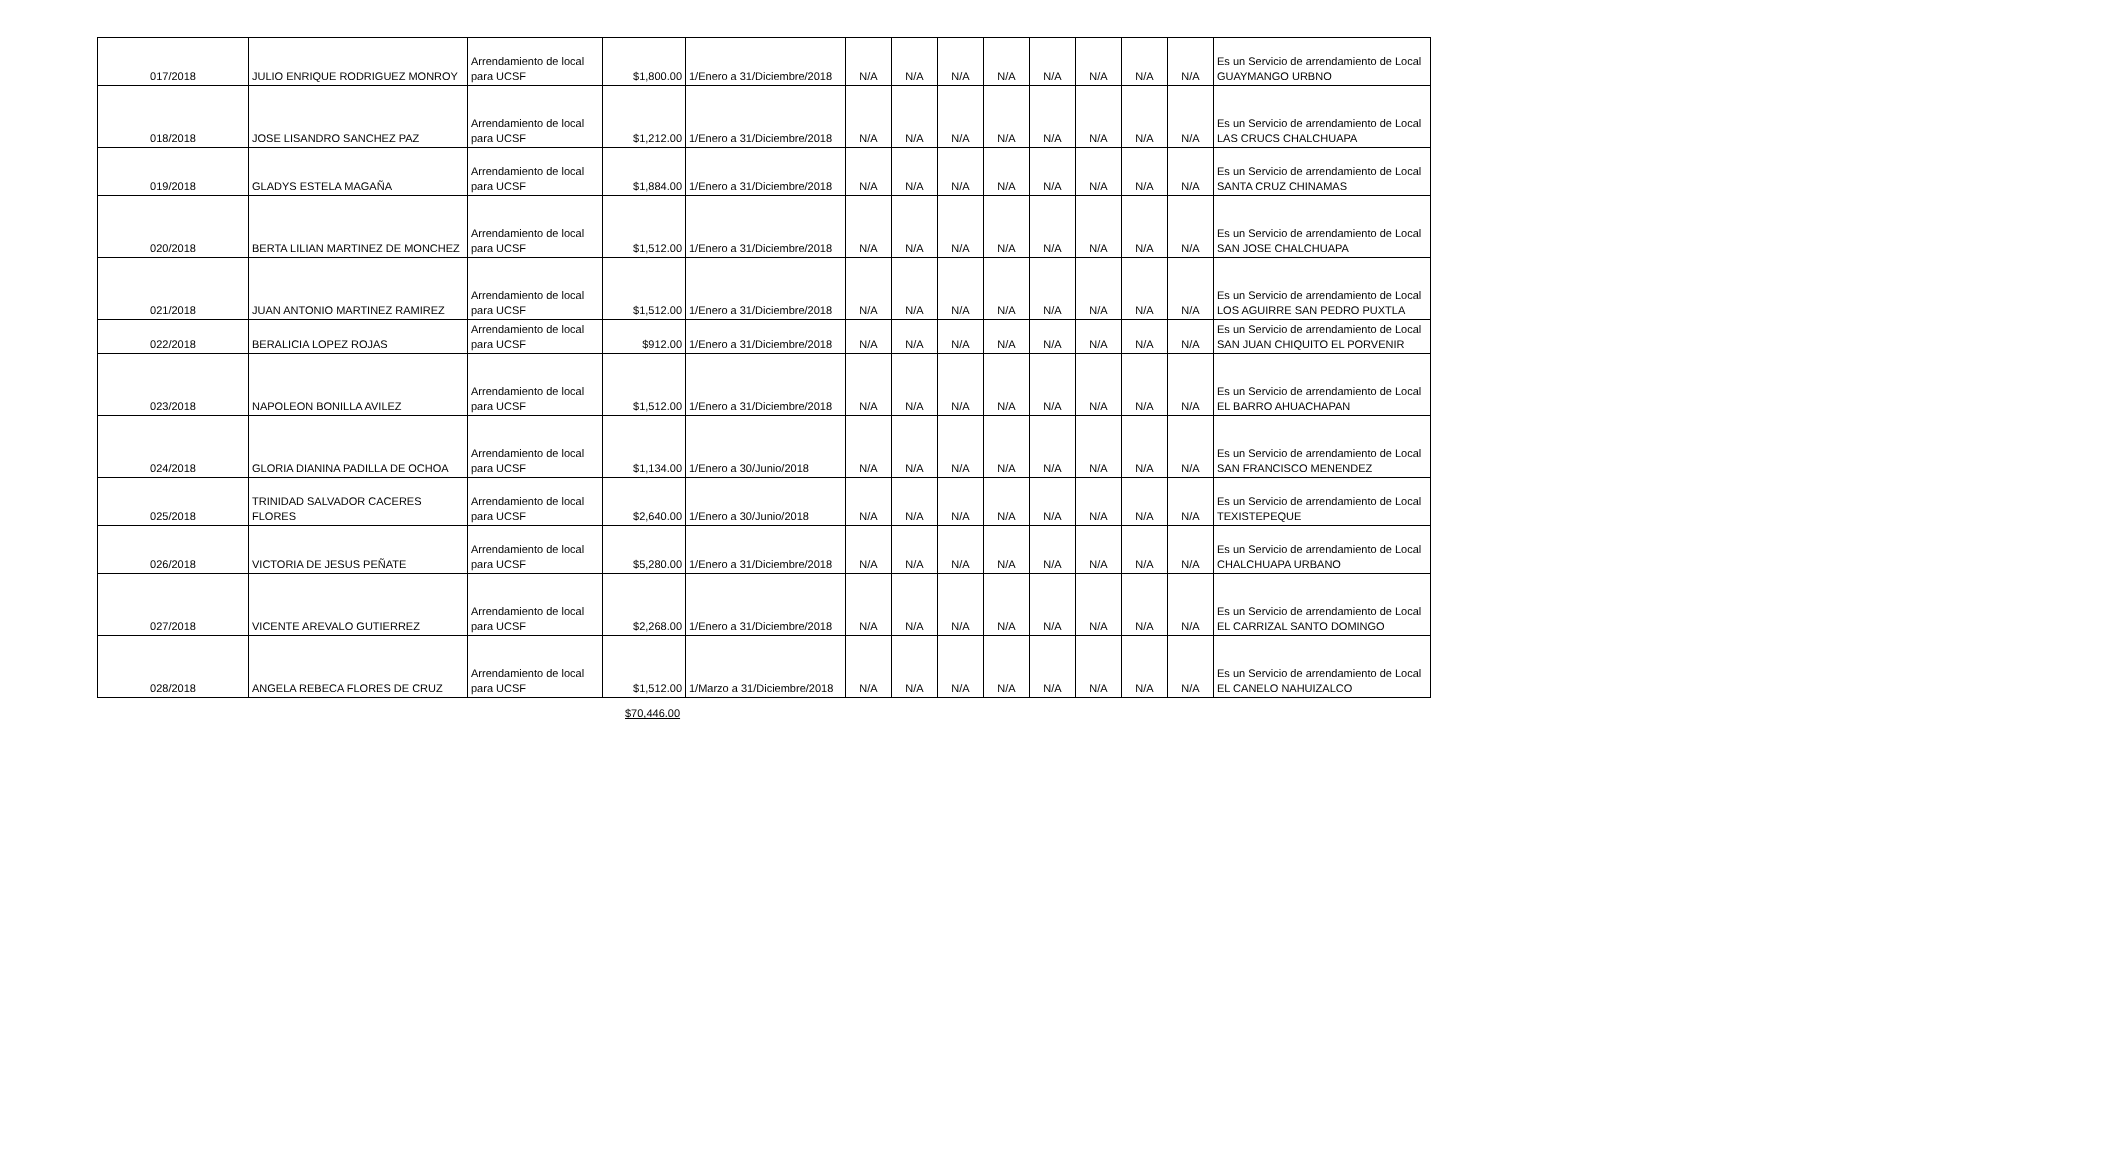| 017/2018 | JULIO ENRIQUE RODRIGUEZ MONROY | Arrendamiento de local para UCSF | $1,800.00 | 1/Enero a 31/Diciembre/2018 | N/A | N/A | N/A | N/A | N/A | N/A | N/A | N/A | Es un Servicio de arrendamiento de Local GUAYMANGO URBNO |
| 018/2018 | JOSE LISANDRO SANCHEZ PAZ | Arrendamiento de local para UCSF | $1,212.00 | 1/Enero a 31/Diciembre/2018 | N/A | N/A | N/A | N/A | N/A | N/A | N/A | N/A | Es un Servicio de arrendamiento de Local LAS CRUCS CHALCHUAPA |
| 019/2018 | GLADYS ESTELA MAGAÑA | Arrendamiento de local para UCSF | $1,884.00 | 1/Enero a 31/Diciembre/2018 | N/A | N/A | N/A | N/A | N/A | N/A | N/A | N/A | Es un Servicio de arrendamiento de Local SANTA CRUZ CHINAMAS |
| 020/2018 | BERTA LILIAN MARTINEZ DE MONCHEZ | Arrendamiento de local para UCSF | $1,512.00 | 1/Enero a 31/Diciembre/2018 | N/A | N/A | N/A | N/A | N/A | N/A | N/A | N/A | Es un Servicio de arrendamiento de Local SAN JOSE CHALCHUAPA |
| 021/2018 | JUAN ANTONIO MARTINEZ RAMIREZ | Arrendamiento de local para UCSF | $1,512.00 | 1/Enero a 31/Diciembre/2018 | N/A | N/A | N/A | N/A | N/A | N/A | N/A | N/A | Es un Servicio de arrendamiento de Local LOS AGUIRRE SAN PEDRO PUXTLA |
| 022/2018 | BERALICIA LOPEZ ROJAS | Arrendamiento de local para UCSF | $912.00 | 1/Enero a 31/Diciembre/2018 | N/A | N/A | N/A | N/A | N/A | N/A | N/A | N/A | Es un Servicio de arrendamiento de Local SAN JUAN CHIQUITO EL PORVENIR |
| 023/2018 | NAPOLEON BONILLA AVILEZ | Arrendamiento de local para UCSF | $1,512.00 | 1/Enero a 31/Diciembre/2018 | N/A | N/A | N/A | N/A | N/A | N/A | N/A | N/A | Es un Servicio de arrendamiento de Local EL BARRO AHUACHAPAN |
| 024/2018 | GLORIA DIANINA PADILLA DE OCHOA | Arrendamiento de local para UCSF | $1,134.00 | 1/Enero a 30/Junio/2018 | N/A | N/A | N/A | N/A | N/A | N/A | N/A | N/A | Es un Servicio de arrendamiento de Local SAN FRANCISCO MENENDEZ |
| 025/2018 | TRINIDAD SALVADOR CACERES FLORES | Arrendamiento de local para UCSF | $2,640.00 | 1/Enero a 30/Junio/2018 | N/A | N/A | N/A | N/A | N/A | N/A | N/A | N/A | Es un Servicio de arrendamiento de Local TEXISTEPEQUE |
| 026/2018 | VICTORIA DE JESUS PEÑATE | Arrendamiento de local para UCSF | $5,280.00 | 1/Enero a 31/Diciembre/2018 | N/A | N/A | N/A | N/A | N/A | N/A | N/A | N/A | Es un Servicio de arrendamiento de Local CHALCHUAPA URBANO |
| 027/2018 | VICENTE AREVALO GUTIERREZ | Arrendamiento de local para UCSF | $2,268.00 | 1/Enero a 31/Diciembre/2018 | N/A | N/A | N/A | N/A | N/A | N/A | N/A | N/A | Es un Servicio de arrendamiento de Local EL CARRIZAL SANTO DOMINGO |
| 028/2018 | ANGELA REBECA FLORES DE CRUZ | Arrendamiento de local para UCSF | $1,512.00 | 1/Marzo a 31/Diciembre/2018 | N/A | N/A | N/A | N/A | N/A | N/A | N/A | N/A | Es un Servicio de arrendamiento de Local EL CANELO NAHUIZALCO |
$70,446.00